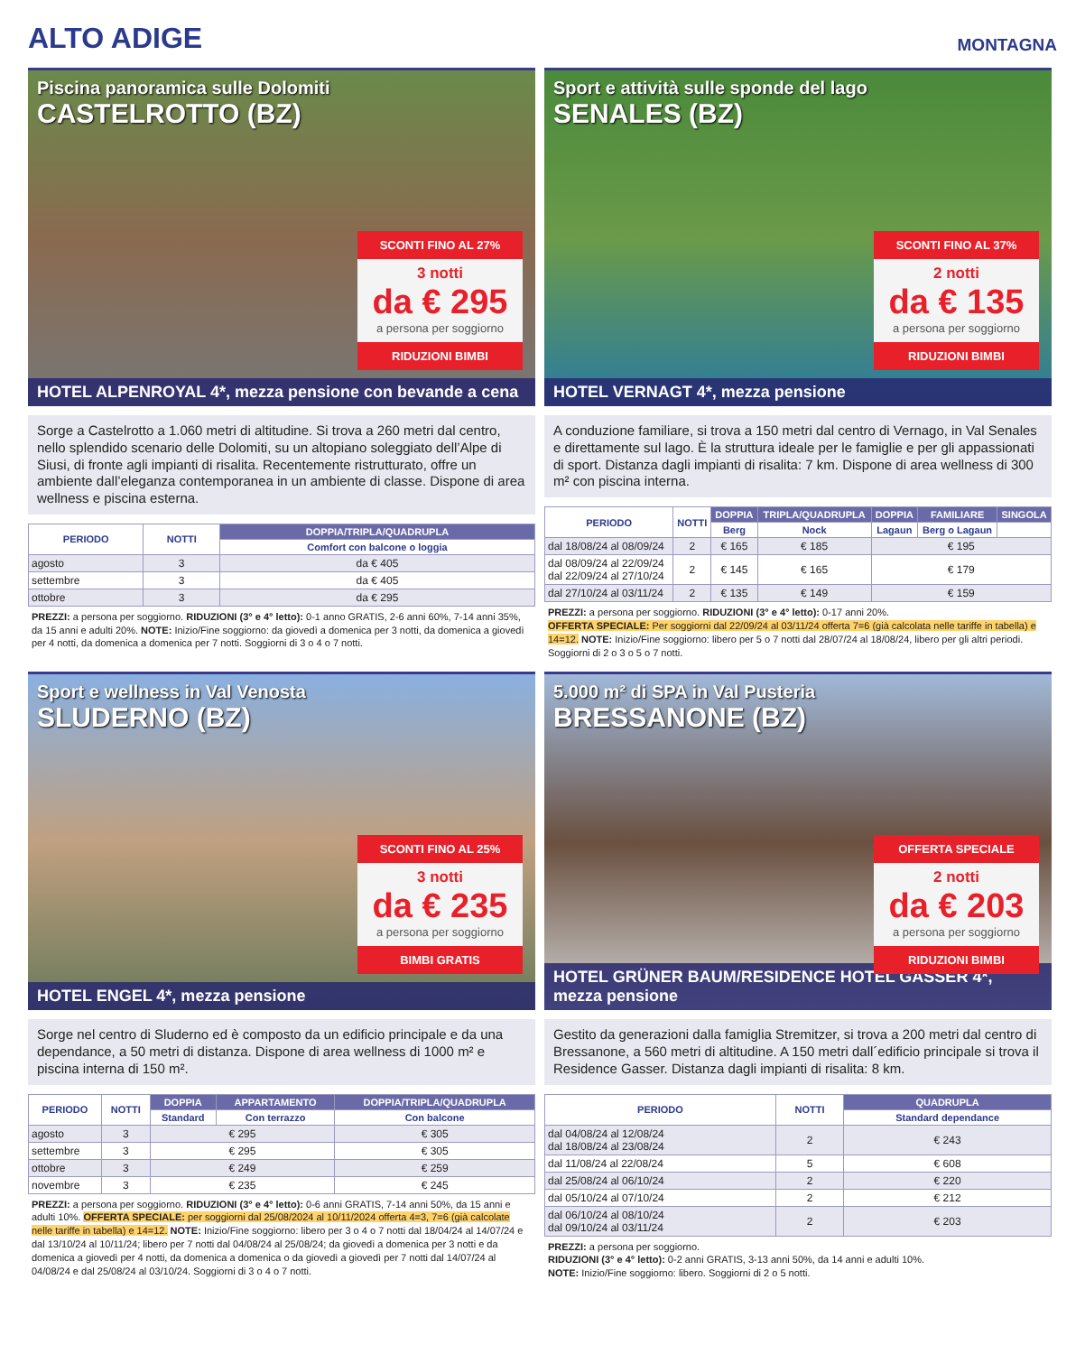ALTO ADIGE
MONTAGNA
Piscina panoramica sulle Dolomiti
CASTELROTTO (BZ)
SCONTI FINO AL 27%
3 notti
da € 295
a persona per soggiorno
RIDUZIONI BIMBI
HOTEL ALPENROYAL 4*, mezza pensione con bevande a cena
Sorge a Castelrotto a 1.060 metri di altitudine. Si trova a 260 metri dal centro, nello splendido scenario delle Dolomiti, su un altopiano soleggiato dell’Alpe di Siusi, di fronte agli impianti di risalita. Recentemente ristrutturato, offre un ambiente dall’eleganza contemporanea in un ambiente di classe. Dispone di area wellness e piscina esterna.
| PERIODO | NOTTI | DOPPIA/TRIPLA/QUADRUPLA |
| --- | --- | --- |
| | | Comfort con balcone o loggia |
| agosto | 3 | da € 405 |
| settembre | 3 | da € 405 |
| ottobre | 3 | da € 295 |
PREZZI: a persona per soggiorno. RIDUZIONI (3° e 4° letto): 0-1 anno GRATIS, 2-6 anni 60%, 7-14 anni 35%, da 15 anni e adulti 20%. NOTE: Inizio/Fine soggiorno: da giovedì a domenica per 3 notti, da domenica a giovedì per 4 notti, da domenica a domenica per 7 notti. Soggiorni di 3 o 4 o 7 notti.
Sport e attività sulle sponde del lago
SENALES (BZ)
SCONTI FINO AL 37%
2 notti
da € 135
a persona per soggiorno
RIDUZIONI BIMBI
HOTEL VERNAGT 4*, mezza pensione
A conduzione familiare, si trova a 150 metri dal centro di Vernago, in Val Senales e direttamente sul lago. È la struttura ideale per le famiglie e per gli appassionati di sport. Distanza dagli impianti di risalita: 7 km. Dispone di area wellness di 300 m² con piscina interna.
| PERIODO | NOTTI | DOPPIA | TRIPLA/QUADRUPLA | DOPPIA | FAMILIARE | SINGOLA |
| --- | --- | --- | --- | --- | --- | --- |
| | | Berg | Nock | Lagaun | Berg o Lagaun | |
| dal 18/08/24 al 08/09/24 | 2 | € 165 | € 185 | € 195 | | |
| dal 08/09/24 al 22/09/24 dal 22/09/24 al 27/10/24 | 2 | € 145 | € 165 | € 179 | | |
| dal 27/10/24 al 03/11/24 | 2 | € 135 | € 149 | € 159 | | |
PREZZI: a persona per soggiorno. RIDUZIONI (3° e 4° letto): 0-17 anni 20%.
OFFERTA SPECIALE: Per soggiorni dal 22/09/24 al 03/11/24 offerta 7=6 (già calcolata nelle tariffe in tabella) e 14=12. NOTE: Inizio/Fine soggiorno: libero per 5 o 7 notti dal 28/07/24 al 18/08/24, libero per gli altri periodi. Soggiorni di 2 o 3 o 5 o 7 notti.
Sport e wellness in Val Venosta
SLUDERNO (BZ)
SCONTI FINO AL 25%
3 notti
da € 235
a persona per soggiorno
BIMBI GRATIS
HOTEL ENGEL 4*, mezza pensione
Sorge nel centro di Sluderno ed è composto da un edificio principale e da una dependance, a 50 metri di distanza. Dispone di area wellness di 1000 m² e piscina interna di 150 m².
| PERIODO | NOTTI | DOPPIA | APPARTAMENTO | DOPPIA/TRIPLA/QUADRUPLA |
| --- | --- | --- | --- | --- |
| | | Standard | Con terrazzo | Con balcone |
| agosto | 3 | € 295 | | € 305 |
| settembre | 3 | € 295 | | € 305 |
| ottobre | 3 | € 249 | | € 259 |
| novembre | 3 | € 235 | | € 245 |
PREZZI: a persona per soggiorno. RIDUZIONI (3° e 4° letto): 0-6 anni GRATIS, 7-14 anni 50%, da 15 anni e adulti 10%. OFFERTA SPECIALE: per soggiorni dal 25/08/2024 al 10/11/2024 offerta 4=3, 7=6 (già calcolate nelle tariffe in tabella) e 14=12. NOTE: Inizio/Fine soggiorno: libero per 3 o 4 o 7 notti dal 18/04/24 al 14/07/24 e dal 13/10/24 al 10/11/24; libero per 7 notti dal 04/08/24 al 25/08/24; da giovedì a domenica per 3 notti e da domenica a giovedì per 4 notti, da domenica a domenica o da giovedì a giovedì per 7 notti dal 14/07/24 al 04/08/24 e dal 25/08/24 al 03/10/24. Soggiorni di 3 o 4 o 7 notti.
5.000 m² di SPA in Val Pusteria
BRESSANONE (BZ)
OFFERTA SPECIALE
2 notti
da € 203
a persona per soggiorno
RIDUZIONI BIMBI
HOTEL GRÜNER BAUM/RESIDENCE HOTEL GASSER 4*, mezza pensione
Gestito da generazioni dalla famiglia Stremitzer, si trova a 200 metri dal centro di Bressanone, a 560 metri di altitudine. A 150 metri dall´edificio principale si trova il Residence Gasser. Distanza dagli impianti di risalita: 8 km.
| PERIODO | NOTTI | QUADRUPLA |
| --- | --- | --- |
| | | Standard dependance |
| dal 04/08/24 al 12/08/24 dal 18/08/24 al 23/08/24 | 2 | € 243 |
| dal 11/08/24 al 22/08/24 | 5 | € 608 |
| dal 25/08/24 al 06/10/24 | 2 | € 220 |
| dal 05/10/24 al 07/10/24 | 2 | € 212 |
| dal 06/10/24 al 08/10/24 dal 09/10/24 al 03/11/24 | 2 | € 203 |
PREZZI: a persona per soggiorno.
RIDUZIONI (3° e 4° letto): 0-2 anni GRATIS, 3-13 anni 50%, da 14 anni e adulti 10%.
NOTE: Inizio/Fine soggiorno: libero. Soggiorni di 2 o 5 notti.